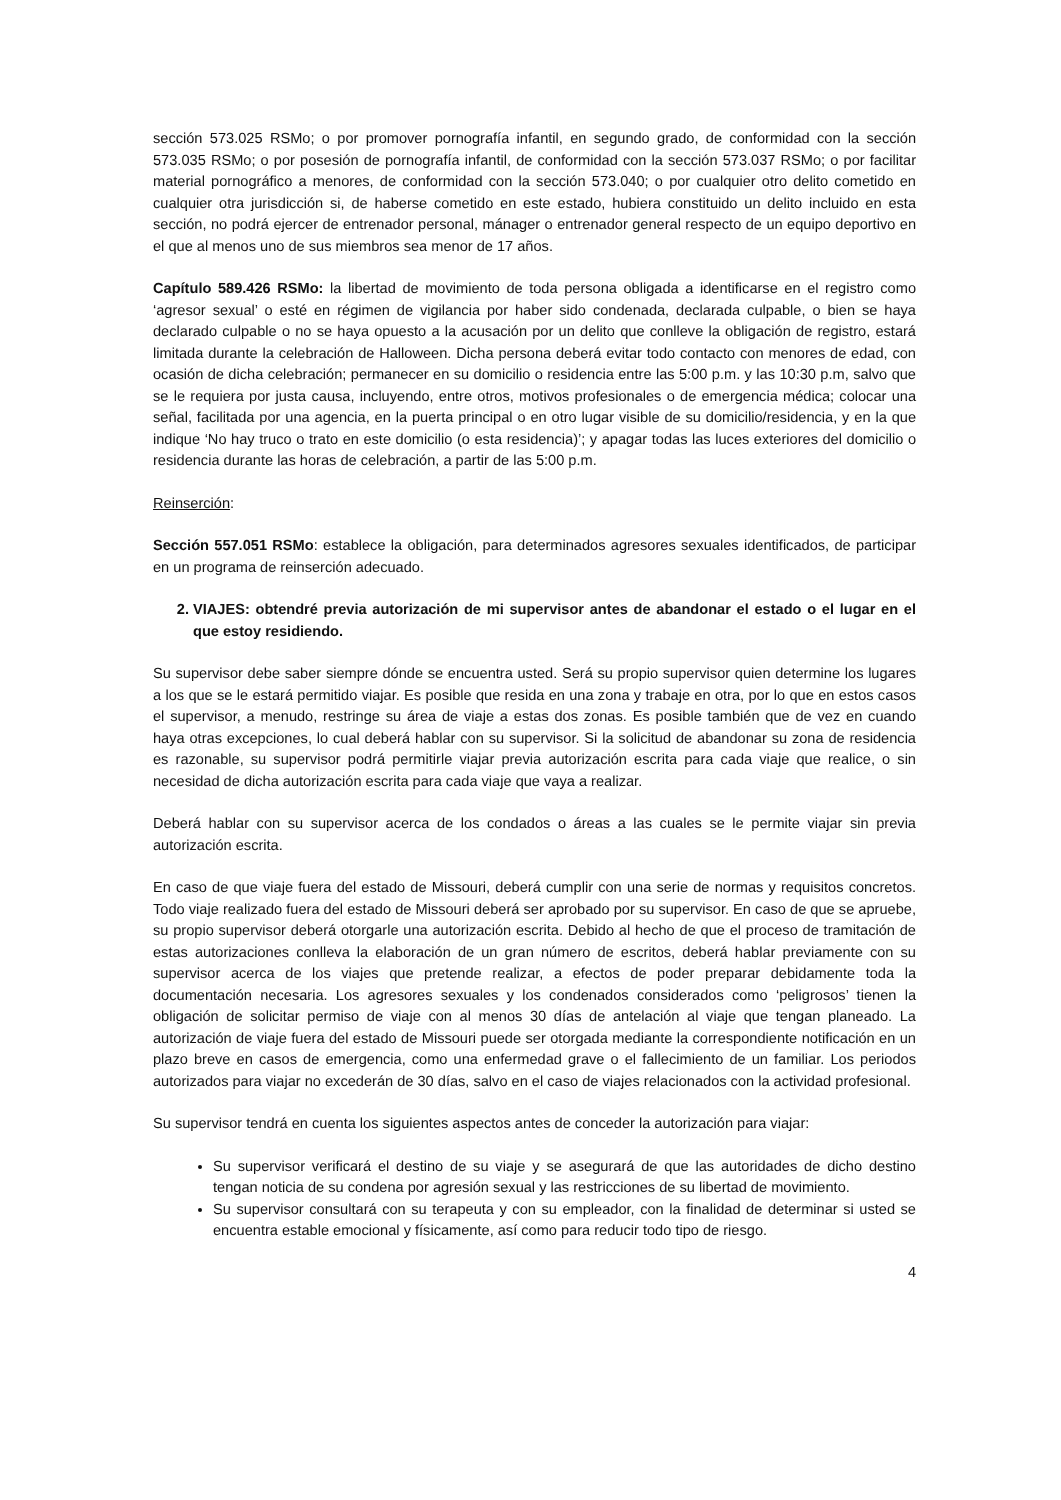sección 573.025 RSMo; o por promover pornografía infantil, en segundo grado, de conformidad con la sección 573.035 RSMo; o por posesión de pornografía infantil, de conformidad con la sección 573.037 RSMo; o por facilitar material pornográfico a menores, de conformidad con la sección 573.040; o por cualquier otro delito cometido en cualquier otra jurisdicción si, de haberse cometido en este estado, hubiera constituido un delito incluido en esta sección, no podrá ejercer de entrenador personal, mánager o entrenador general respecto de un equipo deportivo en el que al menos uno de sus miembros sea menor de 17 años.
Capítulo 589.426 RSMo: la libertad de movimiento de toda persona obligada a identificarse en el registro como ‘agresor sexual’ o esté en régimen de vigilancia por haber sido condenada, declarada culpable, o bien se haya declarado culpable o no se haya opuesto a la acusación por un delito que conlleve la obligación de registro, estará limitada durante la celebración de Halloween. Dicha persona deberá evitar todo contacto con menores de edad, con ocasión de dicha celebración; permanecer en su domicilio o residencia entre las 5:00 p.m. y las 10:30 p.m, salvo que se le requiera por justa causa, incluyendo, entre otros, motivos profesionales o de emergencia médica; colocar una señal, facilitada por una agencia, en la puerta principal o en otro lugar visible de su domicilio/residencia, y en la que indique ‘No hay truco o trato en este domicilio (o esta residencia)’; y apagar todas las luces exteriores del domicilio o residencia durante las horas de celebración, a partir de las 5:00 p.m.
Reinserción:
Sección 557.051 RSMo: establece la obligación, para determinados agresores sexuales identificados, de participar en un programa de reinserción adecuado.
2. VIAJES: obtendré previa autorización de mi supervisor antes de abandonar el estado o el lugar en el que estoy residiendo.
Su supervisor debe saber siempre dónde se encuentra usted. Será su propio supervisor quien determine los lugares a los que se le estará permitido viajar. Es posible que resida en una zona y trabaje en otra, por lo que en estos casos el supervisor, a menudo, restringe su área de viaje a estas dos zonas. Es posible también que de vez en cuando haya otras excepciones, lo cual deberá hablar con su supervisor. Si la solicitud de abandonar su zona de residencia es razonable, su supervisor podrá permitirle viajar previa autorización escrita para cada viaje que realice, o sin necesidad de dicha autorización escrita para cada viaje que vaya a realizar.
Deberá hablar con su supervisor acerca de los condados o áreas a las cuales se le permite viajar sin previa autorización escrita.
En caso de que viaje fuera del estado de Missouri, deberá cumplir con una serie de normas y requisitos concretos. Todo viaje realizado fuera del estado de Missouri deberá ser aprobado por su supervisor. En caso de que se apruebe, su propio supervisor deberá otorgarle una autorización escrita. Debido al hecho de que el proceso de tramitación de estas autorizaciones conlleva la elaboración de un gran número de escritos, deberá hablar previamente con su supervisor acerca de los viajes que pretende realizar, a efectos de poder preparar debidamente toda la documentación necesaria. Los agresores sexuales y los condenados considerados como ‘peligrosos’ tienen la obligación de solicitar permiso de viaje con al menos 30 días de antelación al viaje que tengan planeado. La autorización de viaje fuera del estado de Missouri puede ser otorgada mediante la correspondiente notificación en un plazo breve en casos de emergencia, como una enfermedad grave o el fallecimiento de un familiar. Los periodos autorizados para viajar no excederán de 30 días, salvo en el caso de viajes relacionados con la actividad profesional.
Su supervisor tendrá en cuenta los siguientes aspectos antes de conceder la autorización para viajar:
Su supervisor verificará el destino de su viaje y se asegurará de que las autoridades de dicho destino tengan noticia de su condena por agresión sexual y las restricciones de su libertad de movimiento.
Su supervisor consultará con su terapeuta y con su empleador, con la finalidad de determinar si usted se encuentra estable emocional y físicamente, así como para reducir todo tipo de riesgo.
4